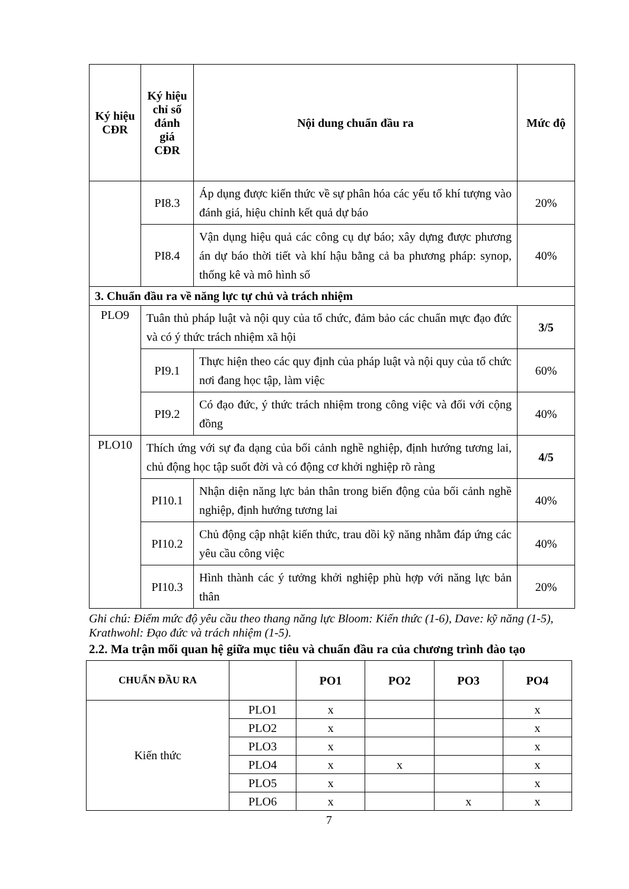| Ký hiệu CĐR | Ký hiệu chỉ số đánh giá CĐR | Nội dung chuẩn đầu ra | Mức độ |
| --- | --- | --- | --- |
| | PI8.3 | Áp dụng được kiến thức về sự phân hóa các yếu tố khí tượng vào đánh giá, hiệu chỉnh kết quả dự báo | 20% |
| | PI8.4 | Vận dụng hiệu quả các công cụ dự báo; xây dựng được phương án dự báo thời tiết và khí hậu bằng cả ba phương pháp: synop, thống kê và mô hình số | 40% |
| 3. Chuẩn đầu ra về năng lực tự chủ và trách nhiệm | | | |
| PLO9 | Tuân thủ pháp luật và nội quy của tổ chức, đảm bảo các chuẩn mực đạo đức và có ý thức trách nhiệm xã hội | | 3/5 |
| | PI9.1 | Thực hiện theo các quy định của pháp luật và nội quy của tổ chức nơi đang học tập, làm việc | 60% |
| | PI9.2 | Có đạo đức, ý thức trách nhiệm trong công việc và đối với cộng đồng | 40% |
| PLO10 | Thích ứng với sự đa dạng của bối cảnh nghề nghiệp, định hướng tương lai, chủ động học tập suốt đời và có động cơ khởi nghiệp rõ ràng | | 4/5 |
| | PI10.1 | Nhận diện năng lực bản thân trong biến động của bối cảnh nghề nghiệp, định hướng tương lai | 40% |
| | PI10.2 | Chủ động cập nhật kiến thức, trau dồi kỹ năng nhằm đáp ứng các yêu cầu công việc | 40% |
| | PI10.3 | Hình thành các ý tưởng khởi nghiệp phù hợp với năng lực bản thân | 20% |
Ghi chú: Điểm mức độ yêu cầu theo thang năng lực Bloom: Kiến thức (1-6), Dave: kỹ năng (1-5), Krathwohl: Đạo đức và trách nhiệm (1-5).
2.2. Ma trận mối quan hệ giữa mục tiêu và chuẩn đầu ra của chương trình đào tạo
| CHUẨN ĐẦU RA | | PO1 | PO2 | PO3 | PO4 |
| --- | --- | --- | --- | --- | --- |
| Kiến thức | PLO1 | x | | | x |
| | PLO2 | x | | | x |
| | PLO3 | x | | | x |
| | PLO4 | x | x | | x |
| | PLO5 | x | | | x |
| | PLO6 | x | | x | x |
7